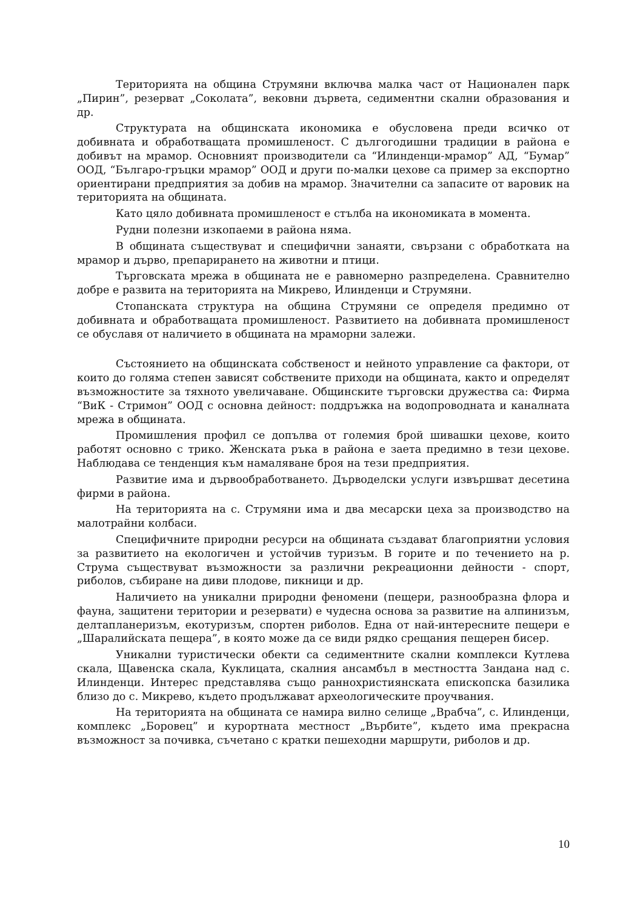Територията на община Струмяни включва малка част от Национален парк „Пирин”, резерват „Соколата”, вековни дървета, седиментни скални образования и др.
Структурата на общинската икономика е обусловена преди всичко от добивната и обработващата промишленост. С дългогодишни традиции в района е добивът на мрамор. Основният производители са “Илинденци-мрамор” АД, “Бумар” ООД, “Българо-гръцки мрамор” ООД и други по-малки цехове са пример за експортно ориентирани предприятия за добив на мрамор. Значителни са запасите от варовик на територията на общината.
Като цяло добивната промишленост е стълба на икономиката в момента.
Рудни полезни изкопаеми в района няма.
В общината съществуват и специфични занаяти, свързани с обработката на мрамор и дърво, препарирането на животни и птици.
Търговската мрежа в общината не е равномерно разпределена. Сравнително добре е развита на територията на Микрево, Илинденци и Струмяни.
Стопанската структура на община Струмяни се определя предимно от добивната и обработващата промишленост. Развитието на добивната промишленост се обуславя от наличието в общината на мраморни залежи.
Състоянието на общинската собственост и нейното управление са фактори, от които до голяма степен зависят собствените приходи на общината, както и определят възможностите за тяхното увеличаване. Общинските търговски дружества са: Фирма “ВиК - Стримон” ООД с основна дейност: поддръжка на водопроводната и каналната мрежа в общината.
Промишления профил се допълва от големия брой шивашки цехове, които работят основно с трико. Женската ръка в района е заета предимно в тези цехове. Наблюдава се тенденция към намаляване броя на тези предприятия.
Развитие има и дървообработването. Дърводелски услуги извършват десетина фирми в района.
На територията на с. Струмяни има и два месарски цеха за производство на малотрайни колбаси.
Специфичните природни ресурси на общината създават благоприятни условия за развитието на екологичен и устойчив туризъм. В горите и по течението на р. Струма съществуват възможности за различни рекреационни дейности - спорт, риболов, събиране на диви плодове, пикници и др.
Наличието на уникални природни феномени (пещери, разнообразна флора и фауна, защитени територии и резервати) е чудесна основа за развитие на алпинизъм, делтапланеризъм, екотуризъм, спортен риболов. Една от най-интересните пещери е „Шаралийската пещера”, в която може да се види рядко срещания пещерен бисер.
Уникални туристически обекти са седиментните скални комплекси Кутлева скала, Щавенска скала, Куклицата, скалния ансамбъл в местността Зандана над с. Илинденци. Интерес представлява също раннохристиянската епископска базилика близо до с. Микрево, където продължават археологическите проучвания.
На територията на общината се намира вилно селище „Врабча”, с. Илинденци, комплекс „Боровец” и курортната местност „Върбите”, където има прекрасна възможност за почивка, съчетано с кратки пешеходни маршрути, риболов и др.
10